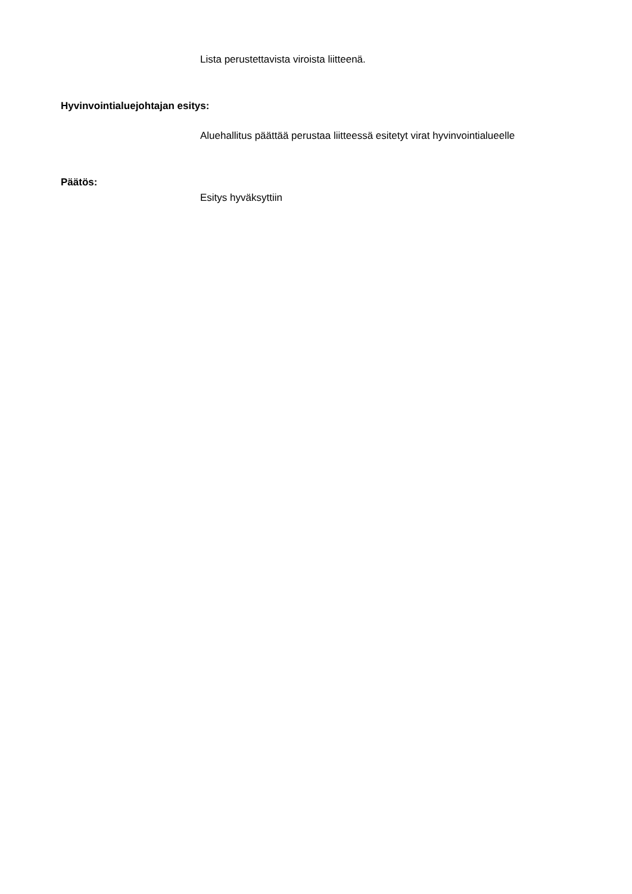Lista perustettavista viroista liitteenä.
Hyvinvointialuejohtajan esitys:
Aluehallitus päättää perustaa liitteessä esitetyt virat hyvinvointialueelle
Päätös:
Esitys hyväksyttiin